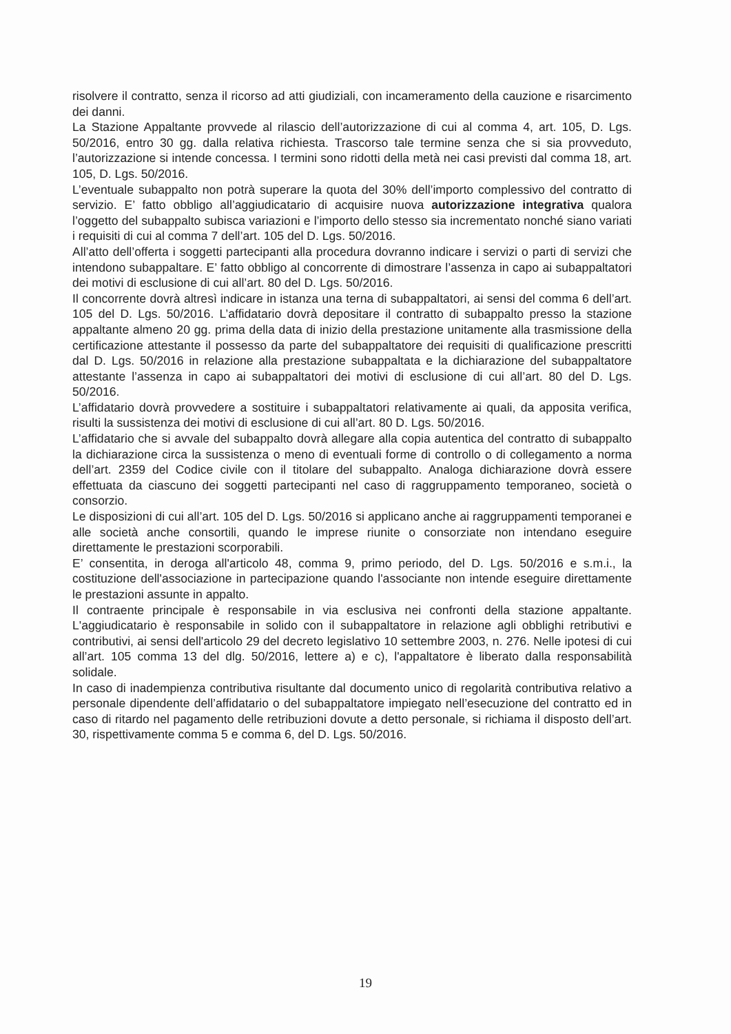risolvere il contratto, senza il ricorso ad atti giudiziali, con incameramento della cauzione e risarcimento dei danni.
La Stazione Appaltante provvede al rilascio dell’autorizzazione di cui al comma 4, art. 105, D. Lgs. 50/2016, entro 30 gg. dalla relativa richiesta. Trascorso tale termine senza che si sia provveduto, l’autorizzazione si intende concessa. I termini sono ridotti della metà nei casi previsti dal comma 18, art. 105, D. Lgs. 50/2016.
L’eventuale subappalto non potrà superare la quota del 30% dell’importo complessivo del contratto di servizio. E’ fatto obbligo all’aggiudicatario di acquisire nuova autorizzazione integrativa qualora l’oggetto del subappalto subisca variazioni e l’importo dello stesso sia incrementato nonché siano variati i requisiti di cui al comma 7 dell’art. 105 del D. Lgs. 50/2016.
All’atto dell’offerta i soggetti partecipanti alla procedura dovranno indicare i servizi o parti di servizi che intendono subappaltare. E’ fatto obbligo al concorrente di dimostrare l’assenza in capo ai subappaltatori dei motivi di esclusione di cui all’art. 80 del D. Lgs. 50/2016.
Il concorrente dovrà altresì indicare in istanza una terna di subappaltatori, ai sensi del comma 6 dell’art. 105 del D. Lgs. 50/2016. L’affidatario dovrà depositare il contratto di subappalto presso la stazione appaltante almeno 20 gg. prima della data di inizio della prestazione unitamente alla trasmissione della certificazione attestante il possesso da parte del subappaltatore dei requisiti di qualificazione prescritti dal D. Lgs. 50/2016 in relazione alla prestazione subappaltata e la dichiarazione del subappaltatore attestante l’assenza in capo ai subappaltatori dei motivi di esclusione di cui all’art. 80 del D. Lgs. 50/2016.
L’affidatario dovrà provvedere a sostituire i subappaltatori relativamente ai quali, da apposita verifica, risulti la sussistenza dei motivi di esclusione di cui all’art. 80 D. Lgs. 50/2016.
L’affidatario che si avvale del subappalto dovrà allegare alla copia autentica del contratto di subappalto la dichiarazione circa la sussistenza o meno di eventuali forme di controllo o di collegamento a norma dell’art. 2359 del Codice civile con il titolare del subappalto. Analoga dichiarazione dovrà essere effettuata da ciascuno dei soggetti partecipanti nel caso di raggruppamento temporaneo, società o consorzio.
Le disposizioni di cui all’art. 105 del D. Lgs. 50/2016 si applicano anche ai raggruppamenti temporanei e alle società anche consortili, quando le imprese riunite o consorziate non intendano eseguire direttamente le prestazioni scorporabili.
E’ consentita, in deroga all'articolo 48, comma 9, primo periodo, del D. Lgs. 50/2016 e s.m.i., la costituzione dell'associazione in partecipazione quando l'associante non intende eseguire direttamente le prestazioni assunte in appalto.
Il contraente principale è responsabile in via esclusiva nei confronti della stazione appaltante. L'aggiudicatario è responsabile in solido con il subappaltatore in relazione agli obblighi retributivi e contributivi, ai sensi dell'articolo 29 del decreto legislativo 10 settembre 2003, n. 276. Nelle ipotesi di cui all’art. 105 comma 13 del dlg. 50/2016, lettere a) e c), l'appaltatore è liberato dalla responsabilità solidale.
In caso di inadempienza contributiva risultante dal documento unico di regolarità contributiva relativo a personale dipendente dell’affidatario o del subappaltatore impiegato nell’esecuzione del contratto ed in caso di ritardo nel pagamento delle retribuzioni dovute a detto personale, si richiama il disposto dell’art. 30, rispettivamente comma 5 e comma 6, del D. Lgs. 50/2016.
19